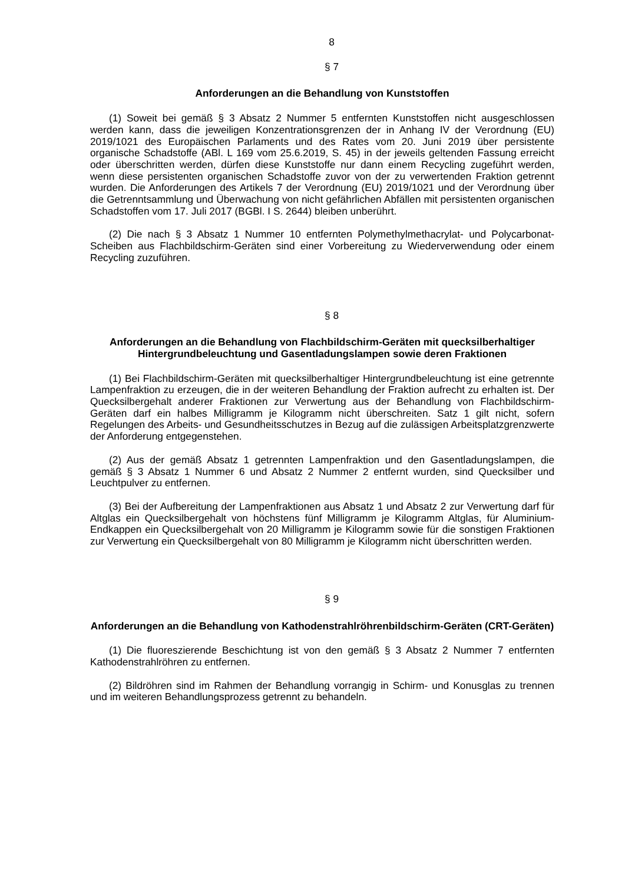8
§ 7
Anforderungen an die Behandlung von Kunststoffen
(1) Soweit bei gemäß § 3 Absatz 2 Nummer 5 entfernten Kunststoffen nicht ausge­schlossen werden kann, dass die jeweiligen Konzentrationsgrenzen der in Anhang IV der Verordnung (EU) 2019/1021 des Europäischen Parlaments und des Rates vom 20. Juni 2019 über persistente organische Schadstoffe (ABl. L 169 vom 25.6.2019, S. 45) in der jeweils geltenden Fassung erreicht oder überschritten werden, dürfen diese Kunststoffe nur dann einem Recycling zugeführt werden, wenn diese persistenten organischen Schadstoffe zuvor von der zu verwertenden Fraktion getrennt wurden. Die Anforderungen des Artikels 7 der Verordnung (EU) 2019/1021 und der Verordnung über die Getrenntsammlung und Überwachung von nicht gefährlichen Abfällen mit persistenten organischen Schadstoffen vom 17. Juli 2017 (BGBl. I S. 2644) bleiben unberührt.
(2) Die nach § 3 Absatz 1 Nummer 10 entfernten Polymethylmethacrylat- und Poly­carbonat-Scheiben aus Flachbildschirm-Geräten sind einer Vorbereitung zu Wiederverwen­dung oder einem Recycling zuzuführen.
§ 8
Anforderungen an die Behandlung von Flachbildschirm-Geräten mit quecksilber­haltiger Hintergrundbeleuchtung und Gasentladungslampen sowie deren Fraktio­nen
(1) Bei Flachbildschirm-Geräten mit quecksilberhaltiger Hintergrundbeleuchtung ist eine getrennte Lampenfraktion zu erzeugen, die in der weiteren Behandlung der Fraktion aufrecht zu erhalten ist. Der Quecksilbergehalt anderer Fraktionen zur Verwertung aus der Behandlung von Flachbildschirm-Geräten darf ein halbes Milligramm je Kilogramm nicht überschreiten. Satz 1 gilt nicht, sofern Regelungen des Arbeits- und Gesundheitsschutzes in Bezug auf die zulässigen Arbeitsplatzgrenzwerte der Anforderung entgegenstehen.
(2) Aus der gemäß Absatz 1 getrennten Lampenfraktion und den Gasentladungslam­pen, die gemäß § 3 Absatz 1 Nummer 6 und Absatz 2 Nummer 2 entfernt wurden, sind Quecksilber und Leuchtpulver zu entfernen.
(3) Bei der Aufbereitung der Lampenfraktionen aus Absatz 1 und Absatz 2 zur Ver­wertung darf für Altglas ein Quecksilbergehalt von höchstens fünf Milligramm je Kilogramm Altglas, für Aluminium-Endkappen ein Quecksilbergehalt von 20 Milligramm je Kilogramm sowie für die sonstigen Fraktionen zur Verwertung ein Quecksilbergehalt von 80 Milligramm je Kilogramm nicht überschritten werden.
§ 9
Anforderungen an die Behandlung von Kathodenstrahlröhrenbildschirm-Geräten (CRT-Geräten)
(1) Die fluoreszierende Beschichtung ist von den gemäß § 3 Absatz 2 Nummer 7 ent­fernten Kathodenstrahlröhren zu entfernen.
(2) Bildröhren sind im Rahmen der Behandlung vorrangig in Schirm- und Konusglas zu trennen und im weiteren Behandlungsprozess getrennt zu behandeln.